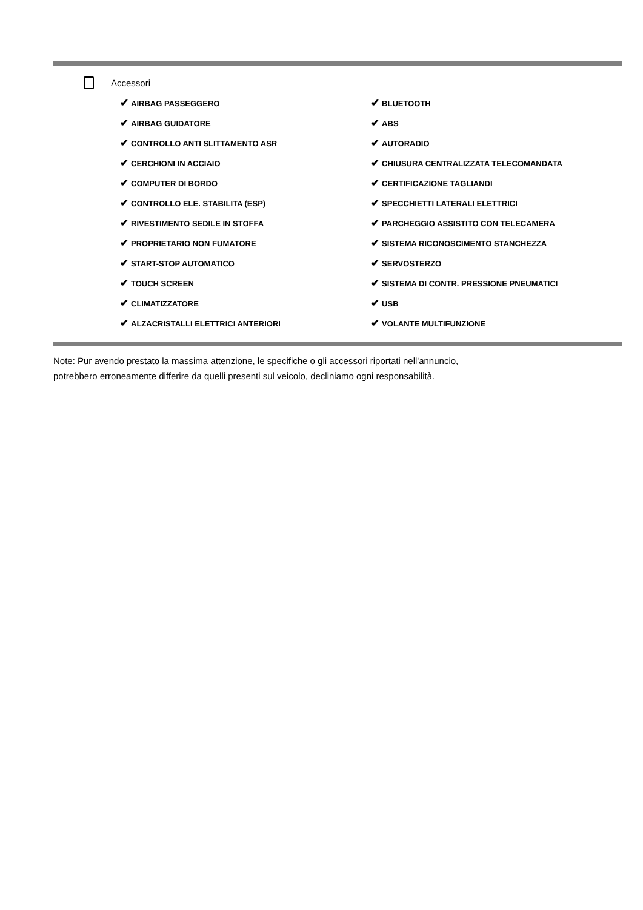Accessori
| ✔ AIRBAG PASSEGGERO | ✔ BLUETOOTH |
| ✔ AIRBAG GUIDATORE | ✔ ABS |
| ✔ CONTROLLO ANTI SLITTAMENTO ASR | ✔ AUTORADIO |
| ✔ CERCHIONI IN ACCIAIO | ✔ CHIUSURA CENTRALIZZATA TELECOMANDATA |
| ✔ COMPUTER DI BORDO | ✔ CERTIFICAZIONE TAGLIANDI |
| ✔ CONTROLLO ELE. STABILITA (ESP) | ✔ SPECCHIETTI LATERALI ELETTRICI |
| ✔ RIVESTIMENTO SEDILE IN STOFFA | ✔ PARCHEGGIO ASSISTITO CON TELECAMERA |
| ✔ PROPRIETARIO NON FUMATORE | ✔ SISTEMA RICONOSCIMENTO STANCHEZZA |
| ✔ START-STOP AUTOMATICO | ✔ SERVOSTERZO |
| ✔ TOUCH SCREEN | ✔ SISTEMA DI CONTR. PRESSIONE PNEUMATICI |
| ✔ CLIMATIZZATORE | ✔ USB |
| ✔ ALZACRISTALLI ELETTRICI ANTERIORI | ✔ VOLANTE MULTIFUNZIONE |
Note: Pur avendo prestato la massima attenzione, le specifiche o gli accessori riportati nell'annuncio,
potrebbero erroneamente differire da quelli presenti sul veicolo, decliniamo ogni responsabilità.